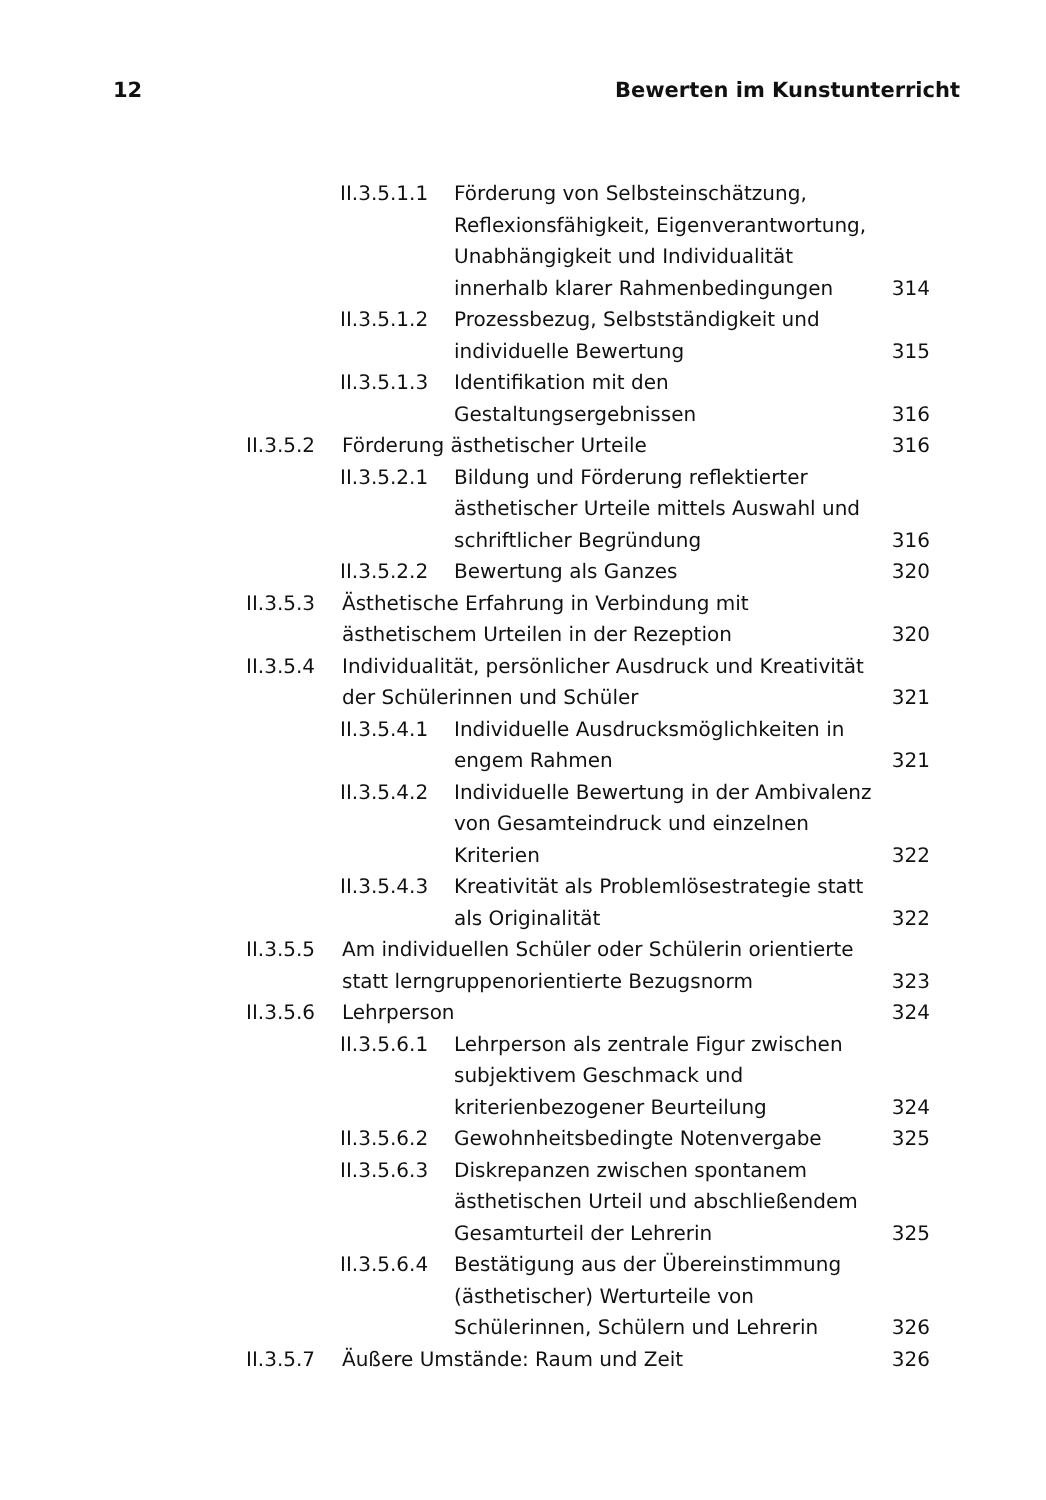12 Bewerten im Kunstunterricht
II.3.5.1.1 Förderung von Selbsteinschätzung, Reflexionsfähigkeit, Eigenverantwortung, Unabhängigkeit und Individualität innerhalb klarer Rahmenbedingungen 314
II.3.5.1.2 Prozessbezug, Selbstständigkeit und individuelle Bewertung 315
II.3.5.1.3 Identifikation mit den Gestaltungsergebnissen 316
II.3.5.2 Förderung ästhetischer Urteile 316
II.3.5.2.1 Bildung und Förderung reflektierter ästhetischer Urteile mittels Auswahl und schriftlicher Begründung 316
II.3.5.2.2 Bewertung als Ganzes 320
II.3.5.3 Ästhetische Erfahrung in Verbindung mit ästhetischem Urteilen in der Rezeption 320
II.3.5.4 Individualität, persönlicher Ausdruck und Kreativität der Schülerinnen und Schüler 321
II.3.5.4.1 Individuelle Ausdrucksmöglichkeiten in engem Rahmen 321
II.3.5.4.2 Individuelle Bewertung in der Ambivalenz von Gesamteindruck und einzelnen Kriterien 322
II.3.5.4.3 Kreativität als Problemlösestrategie statt als Originalität 322
II.3.5.5 Am individuellen Schüler oder Schülerin orientierte statt lerngruppenorientierte Bezugsnorm 323
II.3.5.6 Lehrperson 324
II.3.5.6.1 Lehrperson als zentrale Figur zwischen subjektivem Geschmack und kriterienbezogener Beurteilung 324
II.3.5.6.2 Gewohnheitsbedingte Notenvergabe 325
II.3.5.6.3 Diskrepanzen zwischen spontanem ästhetischen Urteil und abschließendem Gesamturteil der Lehrerin 325
II.3.5.6.4 Bestätigung aus der Übereinstimmung (ästhetischer) Werturteile von Schülerinnen, Schülern und Lehrerin 326
II.3.5.7 Äußere Umstände: Raum und Zeit 326